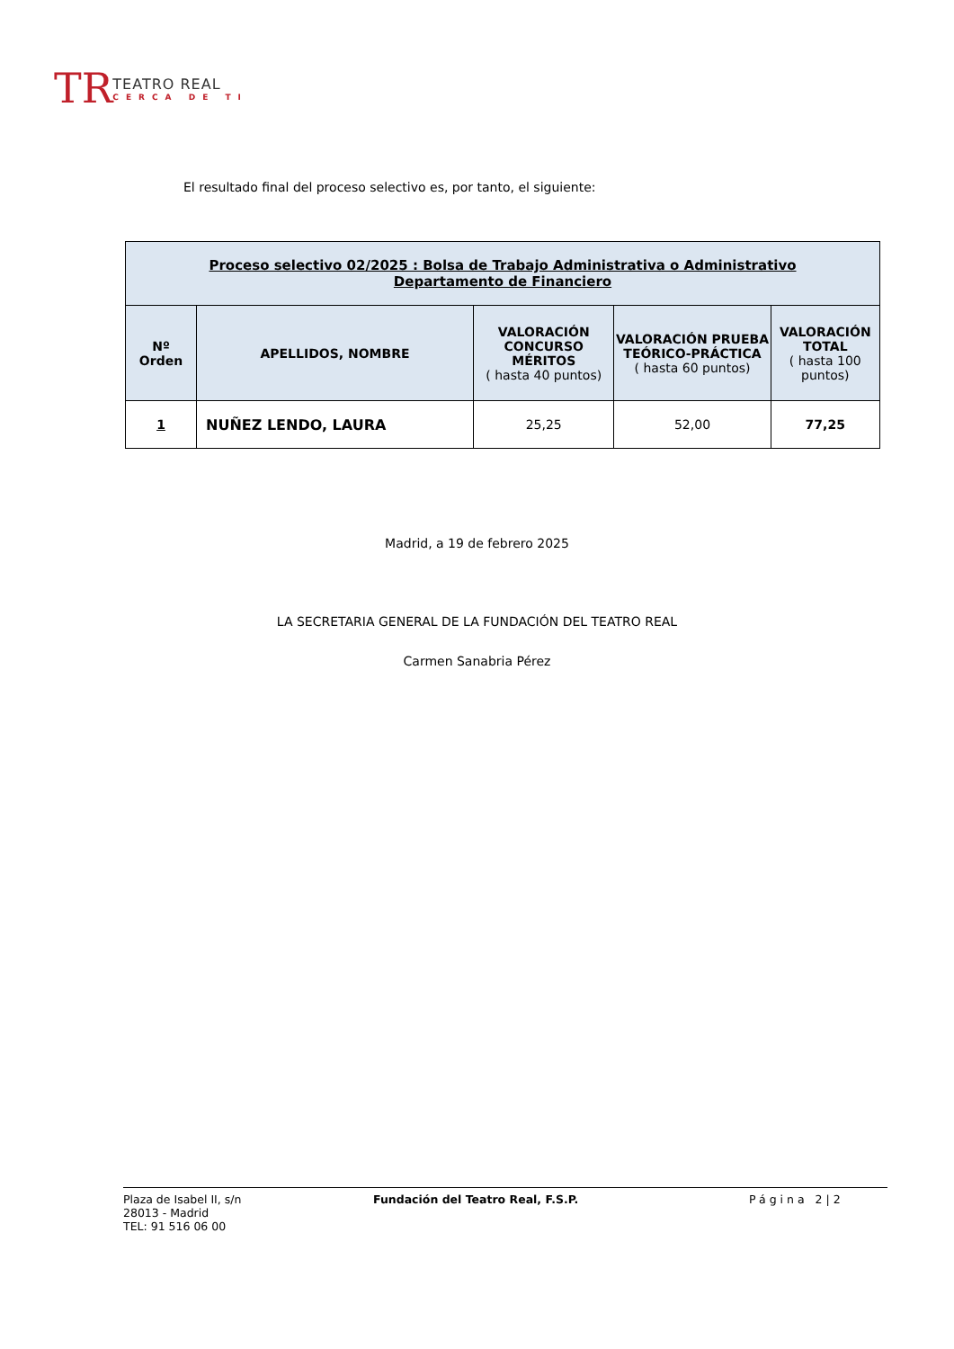TR
TEATRO REAL
CERCA DE TI
El resultado final del proceso selectivo es, por tanto, el siguiente:
| Proceso selectivo 02/2025 : Bolsa de Trabajo Administrativa o Administrativo Departamento de Financiero | | | | |
| --- | --- | --- | --- | --- |
| Nº Orden | APELLIDOS, NOMBRE | VALORACIÓN CONCURSO MÉRITOS ( hasta 40 puntos) | VALORACIÓN PRUEBA TEÓRICO-PRÁCTICA ( hasta 60 puntos) | VALORACIÓN TOTAL ( hasta 100 puntos) |
| 1 | NUÑEZ LENDO, LAURA | 25,25 | 52,00 | 77,25 |
Madrid, a 19 de febrero 2025
LA SECRETARIA GENERAL DE LA FUNDACIÓN DEL TEATRO REAL
Carmen Sanabria Pérez
Plaza de Isabel II, s/n
28013 - Madrid
TEL: 91 516 06 00
Fundación del Teatro Real, F.S.P. Página 2|2